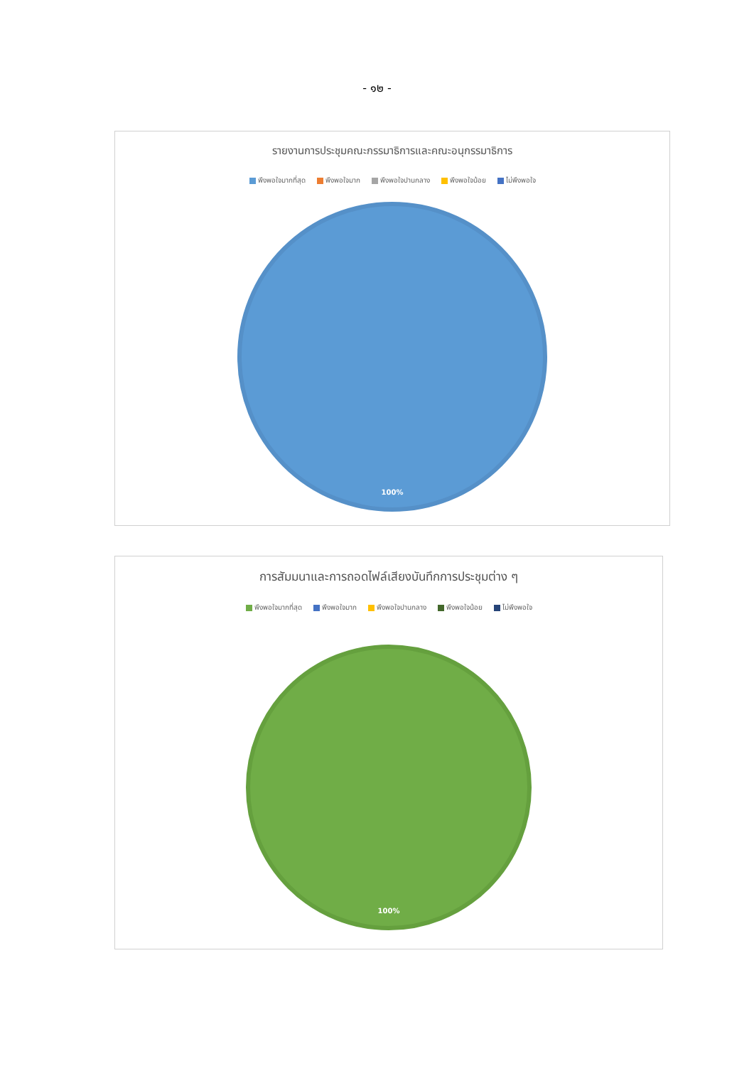- ๑๒ -
รายงานการประชุมคณะกรรมาธิการและคณะอนุกรรมาธิการ
พึงพอใจมากที่สุด พึงพอใจมาก พึงพอใจปานกลาง พึงพอใจน้อย ไม่พึงพอใจ
100%
การสัมมนาและการถอดไฟล์เสียงบันทึกการประชุมต่าง ๆ
พึงพอใจมากที่สุด พึงพอใจมาก พึงพอใจปานกลาง พึงพอใจน้อย ไม่พึงพอใจ
100%